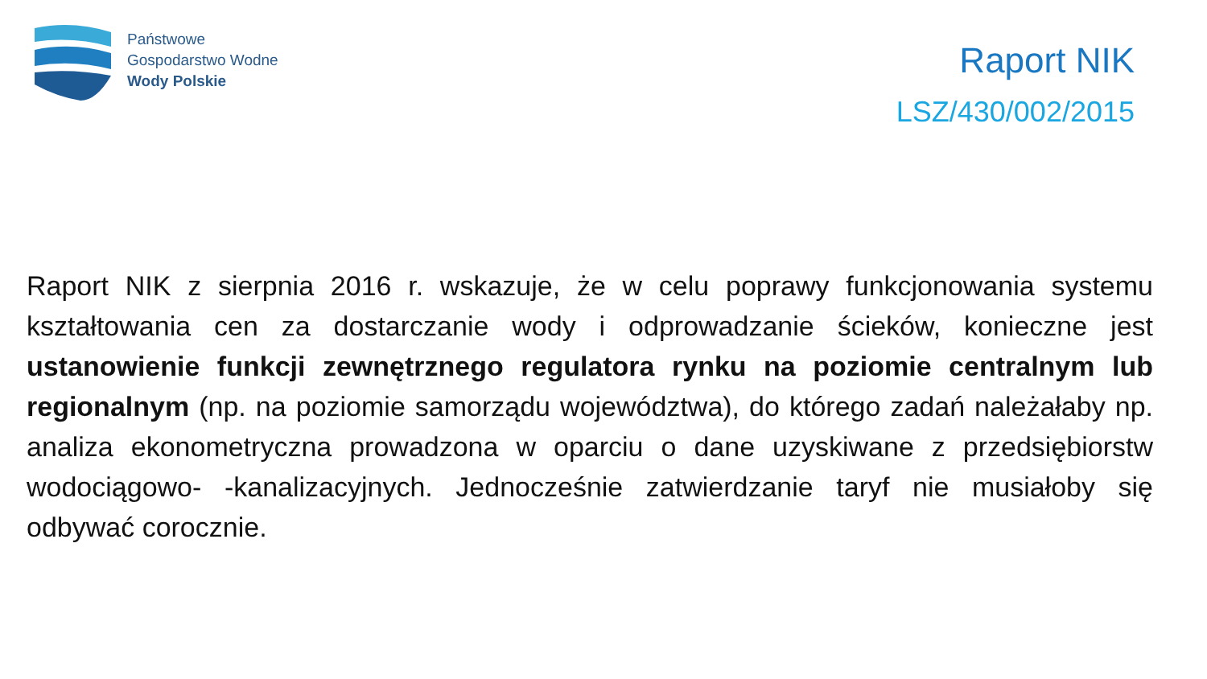Państwowe
Gospodarstwo Wodne
Wody Polskie
Raport NIK
LSZ/430/002/2015
Raport NIK z sierpnia 2016 r. wskazuje, że w celu poprawy funkcjonowania systemu kształtowania cen za dostarczanie wody i odprowadzanie ścieków, konieczne jest ustanowienie funkcji zewnętrznego regulatora rynku na poziomie centralnym lub regionalnym (np. na poziomie samorządu województwa), do którego zadań należałaby np. analiza ekonometryczna prowadzona w oparciu o dane uzyskiwane z przedsiębiorstw wodociągowo- -kanalizacyjnych. Jednocześnie zatwierdzanie taryf nie musiałoby się odbywać corocznie.